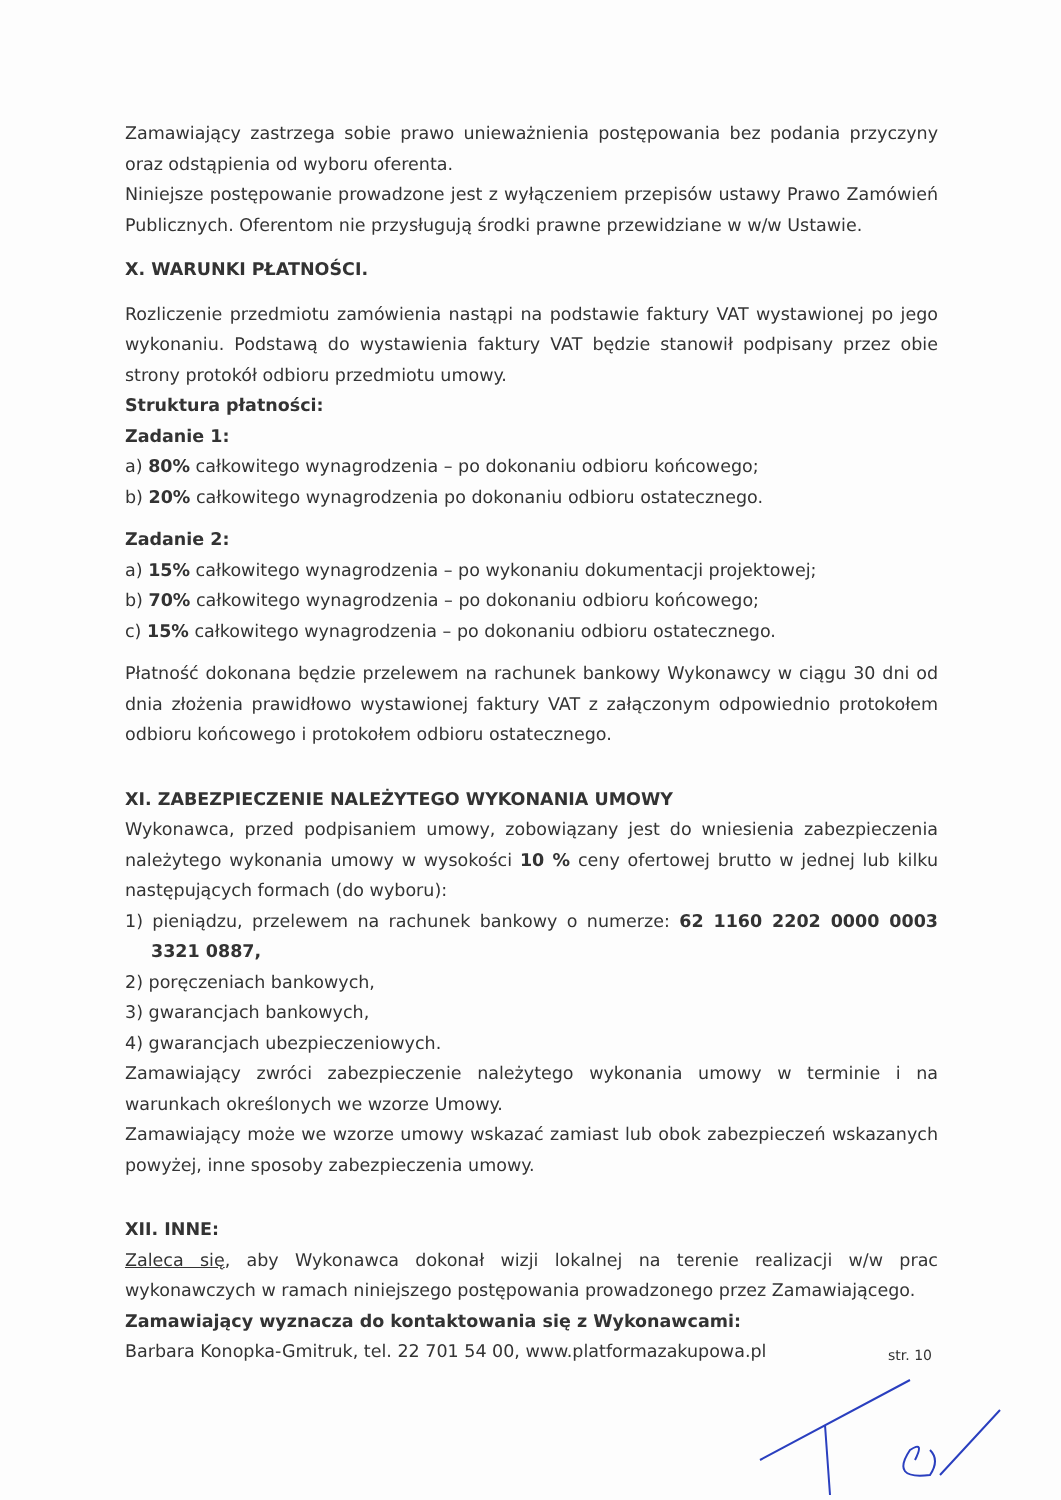Zamawiający zastrzega sobie prawo unieważnienia postępowania bez podania przyczyny oraz odstąpienia od wyboru oferenta.
Niniejsze postępowanie prowadzone jest z wyłączeniem przepisów ustawy Prawo Zamówień Publicznych. Oferentom nie przysługują środki prawne przewidziane w w/w Ustawie.
X. WARUNKI PŁATNOŚCI.
Rozliczenie przedmiotu zamówienia nastąpi na podstawie faktury VAT wystawionej po jego wykonaniu. Podstawą do wystawienia faktury VAT będzie stanowił podpisany przez obie strony protokół odbioru przedmiotu umowy.
Struktura płatności:
Zadanie 1:
a) 80% całkowitego wynagrodzenia – po dokonaniu odbioru końcowego;
b) 20% całkowitego wynagrodzenia po dokonaniu odbioru ostatecznego.
Zadanie 2:
a) 15% całkowitego wynagrodzenia – po wykonaniu dokumentacji projektowej;
b) 70% całkowitego wynagrodzenia – po dokonaniu odbioru końcowego;
c) 15% całkowitego wynagrodzenia – po dokonaniu odbioru ostatecznego.
Płatność dokonana będzie przelewem na rachunek bankowy Wykonawcy w ciągu 30 dni od dnia złożenia prawidłowo wystawionej faktury VAT z załączonym odpowiednio protokołem odbioru końcowego i protokołem odbioru ostatecznego.
XI. ZABEZPIECZENIE NALEŻYTEGO WYKONANIA UMOWY
Wykonawca, przed podpisaniem umowy, zobowiązany jest do wniesienia zabezpieczenia należytego wykonania umowy w wysokości 10 % ceny ofertowej brutto w jednej lub kilku następujących formach (do wyboru):
1) pieniądzu, przelewem na rachunek bankowy o numerze: 62 1160 2202 0000 0003 3321 0887,
2) poręczeniach bankowych,
3) gwarancjach bankowych,
4) gwarancjach ubezpieczeniowych.
Zamawiający zwróci zabezpieczenie należytego wykonania umowy w terminie i na warunkach określonych we wzorze Umowy.
Zamawiający może we wzorze umowy wskazać zamiast lub obok zabezpieczeń wskazanych powyżej, inne sposoby zabezpieczenia umowy.
XII. INNE:
Zaleca się, aby Wykonawca dokonał wizji lokalnej na terenie realizacji w/w prac wykonawczych w ramach niniejszego postępowania prowadzonego przez Zamawiającego.
Zamawiający wyznacza do kontaktowania się z Wykonawcami:
Barbara Konopka-Gmitruk, tel. 22 701 54 00, www.platformazakupowa.pl
str. 10